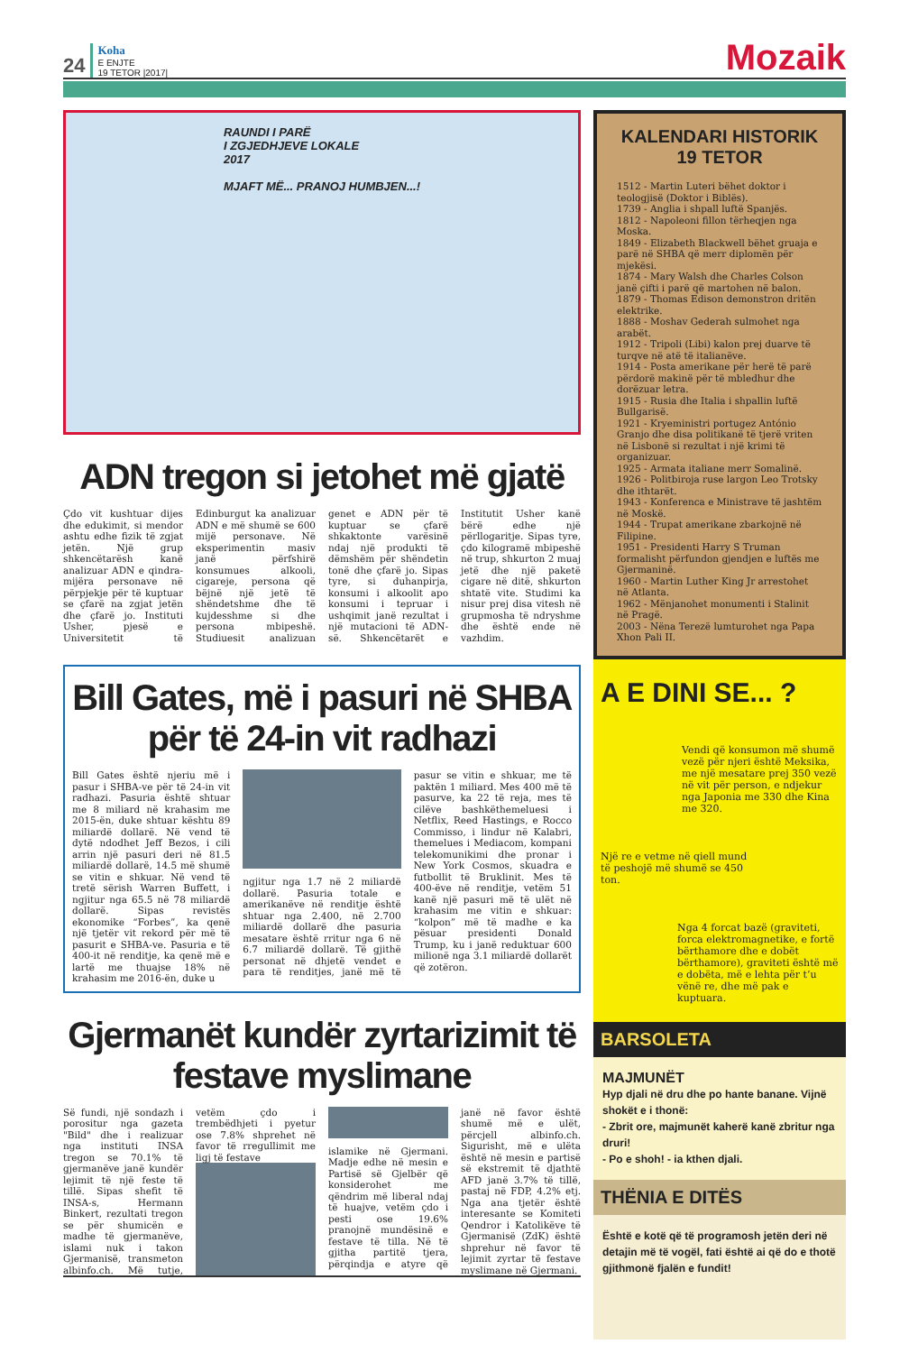24
Koha
E ENJTE
19 TETOR |2017|
Mozaik
RAUNDI I PARË
I ZGJEDHJEVE LOKALE
2017
MJAFT MË... PRANOJ HUMBJEN...!
ADN tregon si jetohet më gjatë
Çdo vit kushtuar dijes dhe edukimit, si mendor ashtu edhe fizik të zgjat jetën. Një grup shkencëtarësh kanë analizuar ADN e qindra-mijëra personave në përpjekje për të kuptuar se çfarë na zgjat jetën dhe çfarë jo. Instituti Usher, pjesë e Universitetit të Edinburgut ka analizuar ADN e më shumë se 600 mijë personave. Në eksperimentin masiv janë përfshirë konsumues alkooli, cigareje, persona që bëjnë një jetë të shëndetshme dhe të kujdesshme si dhe persona mbipeshë. Studiuesit analizuan genet e ADN për të kuptuar se çfarë shkaktonte varësinë ndaj një produkti të dëmshëm për shëndetin tonë dhe çfarë jo. Sipas tyre, si duhanpirja, konsumi i alkoolit apo konsumi i tepruar i ushqimit janë rezultat i një mutacioni të ADN-së. Shkencëtarët e Institutit Usher kanë bërë edhe një përllogaritje. Sipas tyre, çdo kilogramë mbipeshë në trup, shkurton 2 muaj jetë dhe një paketë cigare në ditë, shkurton shtatë vite. Studimi ka nisur prej disa vitesh në grupmosha të ndryshme dhe është ende në vazhdim.
Bill Gates, më i pasuri në SHBA për të 24-in vit radhazi
Bill Gates është njeriu më i pasur i SHBA-ve për të 24-in vit radhazi. Pasuria është shtuar me 8 miliard në krahasim me 2015-ën, duke shtuar kështu 89 miliardë dollarë. Në vend të dytë ndodhet Jeff Bezos, i cili arrin një pasuri deri në 81.5 miliardë dollarë, 14.5 më shumë se vitin e shkuar. Në vend të tretë sërish Warren Buffett, i ngjitur nga 65.5 në 78 miliardë dollarë. Sipas revistës ekonomike “Forbes”, ka qenë një tjetër vit rekord për më të pasurit e SHBA-ve. Pasuria e të 400-it në renditje, ka qenë më e lartë me thuajse 18% në krahasim me 2016-ën, duke u
ngjitur nga 1.7 në 2 miliardë dollarë. Pasuria totale e amerikanëve në renditje është shtuar nga 2.400, në 2.700 miliardë dollarë dhe pasuria mesatare është rritur nga 6 në 6.7 miliardë dollarë. Të gjithë personat në dhjetë vendet e para të renditjes, janë më të pasur se vitin e shkuar, me të paktën 1 miliard. Mes 400 më të pasurve, ka 22 të reja, mes të cilëve bashkëthemeluesi i Netflix, Reed Hastings, e Rocco Commisso, i lindur në Kalabri, themelues i Mediacom, kompani telekomunikimi dhe pronar i New York Cosmos, skuadra e futbollit të Bruklinit. Mes të 400-ëve në renditje, vetëm 51 kanë një pasuri më të ulët në krahasim me vitin e shkuar: “kolpon” më të madhe e ka pësuar presidenti Donald Trump, ku i janë reduktuar 600 milionë nga 3.1 miliardë dollarët që zotëron.
Gjermanët kundër zyrtarizimit të festave myslimane
Së fundi, një sondazh i porositur nga gazeta "Bild" dhe i realizuar nga instituti INSA tregon se 70.1% të gjermanëve janë kundër lejimit të një feste të tillë. Sipas shefit të INSA-s, Hermann Binkert, rezultati tregon se për shumicën e madhe të gjermanëve, islami nuk i takon Gjermanisë, transmeton albinfo.ch. Më tutje, vetëm çdo i trembëdhjeti i pyetur ose 7.8% shprehet në favor të rregullimit me ligj të festave
islamike në Gjermani. Madje edhe në mesin e Partisë së Gjelbër që konsiderohet me qëndrim më liberal ndaj të huajve, vetëm çdo i pesti ose 19.6% pranojnë mundësinë e festave të tilla. Në të gjitha partitë tjera, përqindja e atyre që janë në favor është shumë më e ulët, përcjell albinfo.ch. Sigurisht, më e ulëta është në mesin e partisë së ekstremit të djathtë AFD janë 3.7% të tillë, pastaj në FDP, 4.2% etj. Nga ana tjetër është interesante se Komiteti Qendror i Katolikëve të Gjermanisë (ZdK) është shprehur në favor të lejimit zyrtar të festave myslimane në Gjermani.
KALENDARI HISTORIK
19 TETOR
1512 - Martin Luteri bëhet doktor i teologjisë (Doktor i Biblës).
1739 - Anglia i shpall luftë Spanjës.
1812 - Napoleoni fillon tërheqjen nga Moska.
1849 - Elizabeth Blackwell bëhet gruaja e parë në SHBA që merr diplomën për mjekësi.
1874 - Mary Walsh dhe Charles Colson janë çifti i parë që martohen në balon.
1879 - Thomas Edison demonstron dritën elektrike.
1888 - Moshav Gederah sulmohet nga arabët.
1912 - Tripoli (Libi) kalon prej duarve të turqve në atë të italianëve.
1914 - Posta amerikane për herë të parë përdorë makinë për të mbledhur dhe dorëzuar letra.
1915 - Rusia dhe Italia i shpallin luftë Bullgarisë.
1921 - Kryeministri portugez António Granjo dhe disa politikanë të tjerë vriten në Lisbonë si rezultat i një krimi të organizuar.
1925 - Armata italiane merr Somalinë.
1926 - Politbiroja ruse largon Leo Trotsky dhe ithtarët.
1943 - Konferenca e Ministrave të jashtëm në Moskë.
1944 - Trupat amerikane zbarkojnë në Filipine.
1951 - Presidenti Harry S Truman formalisht përfundon gjendjen e luftës me Gjermaninë.
1960 - Martin Luther King Jr arrestohet në Atlanta.
1962 - Mënjanohet monumenti i Stalinit në Pragë.
2003 - Nëna Terezë lumturohet nga Papa Xhon Pali II.
A E DINI SE... ?
Vendi që konsumon më shumë vezë për njeri është Meksika, me një mesatare prej 350 vezë në vit për person, e ndjekur nga Japonia me 330 dhe Kina me 320.
Një re e vetme në qiell mund të peshojë më shumë se 450 ton.
Nga 4 forcat bazë (graviteti, forca elektromagnetike, e fortë bërthamore dhe e dobët bërthamore), graviteti është më e dobëta, më e lehta për t’u vënë re, dhe më pak e kuptuara.
BARSOLETA
MAJMUNËT
Hyp djali në dru dhe po hante banane. Vijnë shokët e i thonë:
- Zbrit ore, majmunët kaherë kanë zbritur nga druri!
- Po e shoh! - ia kthen djali.
THËNIA E DITËS
Është e kotë që të programosh jetën deri në detajin më të vogël, fati është ai që do e thotë gjithmonë fjalën e fundit!